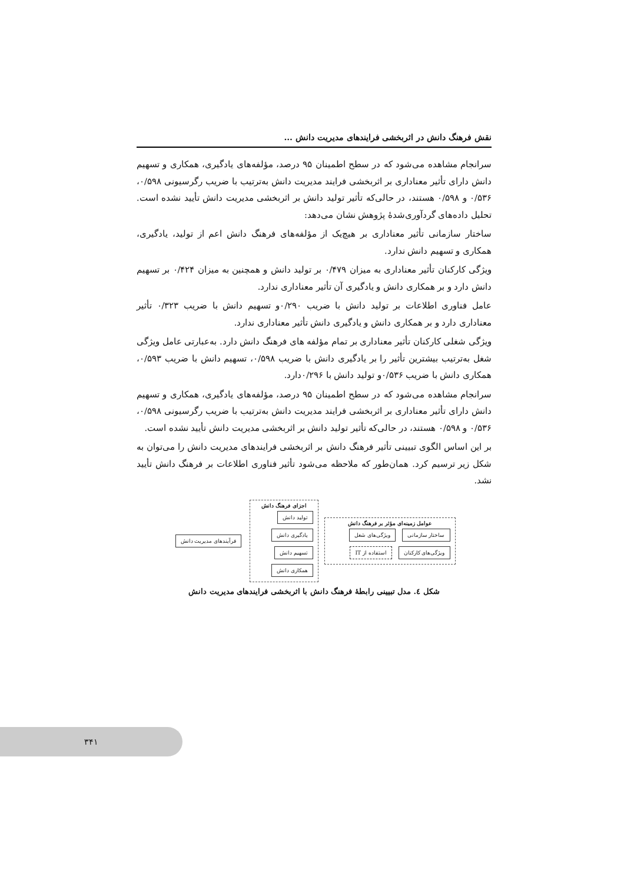نقش فرهنگ دانش در اثربخشی فرایندهای مدیریت دانش ...
سرانجام مشاهده می‌شود که در سطح اطمینان ۹۵ درصد، مؤلفه‌های یادگیری، همکاری و تسهیم دانش دارای تأثیر معناداری بر اثربخشی فرایند مدیریت دانش به‌ترتیب با ضریب رگرسیونی ۰/۵۹۸، ۰/۵۳۶ و ۰/۵۹۸ هستند، در حالی‌که تأثیر تولید دانش بر اثربخشی مدیریت دانش تأیید نشده است. تحلیل داده‌های گردآوری‌شدهٔ پژوهش نشان می‌دهد:
ساختار سازمانی تأثیر معناداری بر هیچ‌یک از مؤلفه‌های فرهنگ دانش اعم از تولید، یادگیری، همکاری و تسهیم دانش ندارد.
ویژگی کارکنان تأثیر معناداری به میزان ۰/۴۷۹ بر تولید دانش و همچنین به میزان ۰/۴۲۴ بر تسهیم دانش دارد و بر همکاری دانش و یادگیری آن تأثیر معناداری ندارد.
عامل فناوری اطلاعات بر تولید دانش با ضریب ۰/۲۹۰و تسهیم دانش با ضریب ۰/۳۲۳ تأثیر معناداری دارد و بر همکاری دانش و یادگیری دانش تأثیر معناداری ندارد.
ویژگی شغلی کارکنان تأثیر معناداری بر تمام مؤلفه های فرهنگ دانش دارد. به‌عبارتی عامل ویژگی شغل به‌ترتیب بیشترین تأثیر را بر یادگیری دانش با ضریب ۰/۵۹۸، تسهیم دانش با ضریب ۰/۵۹۳، همکاری دانش با ضریب ۰/۵۳۶و تولید دانش با ۰/۲۹۶دارد.
سرانجام مشاهده می‌شود که در سطح اطمینان ۹۵ درصد، مؤلفه‌های یادگیری، همکاری و تسهیم دانش دارای تأثیر معناداری بر اثربخشی فرایند مدیریت دانش به‌ترتیب با ضریب رگرسیونی ۰/۵۹۸، ۰/۵۳۶ و ۰/۵۹۸ هستند، در حالی‌که تأثیر تولید دانش بر اثربخشی مدیریت دانش تأیید نشده است.
بر این اساس الگوی تبیینی تأثیر فرهنگ دانش بر اثربخشی فرایندهای مدیریت دانش را می‌توان به شکل زیر ترسیم کرد. همان‌طور که ملاحظه می‌شود تأثیر فناوری اطلاعات بر فرهنگ دانش تأیید نشد.
عوامل زمینه‌ای مؤثر بر فرهنگ دانش
ساختار سازمانی ویژگی‌های شغل ویژگی‌های کارکنان استفاده از IT
اجزای فرهنگ دانش
تولید دانش یادگیری دانش تسهیم دانش همکاری دانش
فرآیندهای مدیریت دانش
شکل ٤. مدل تبیینی رابطهٔ فرهنگ دانش با اثربخشی فرایندهای مدیریت دانش
۳۴۱